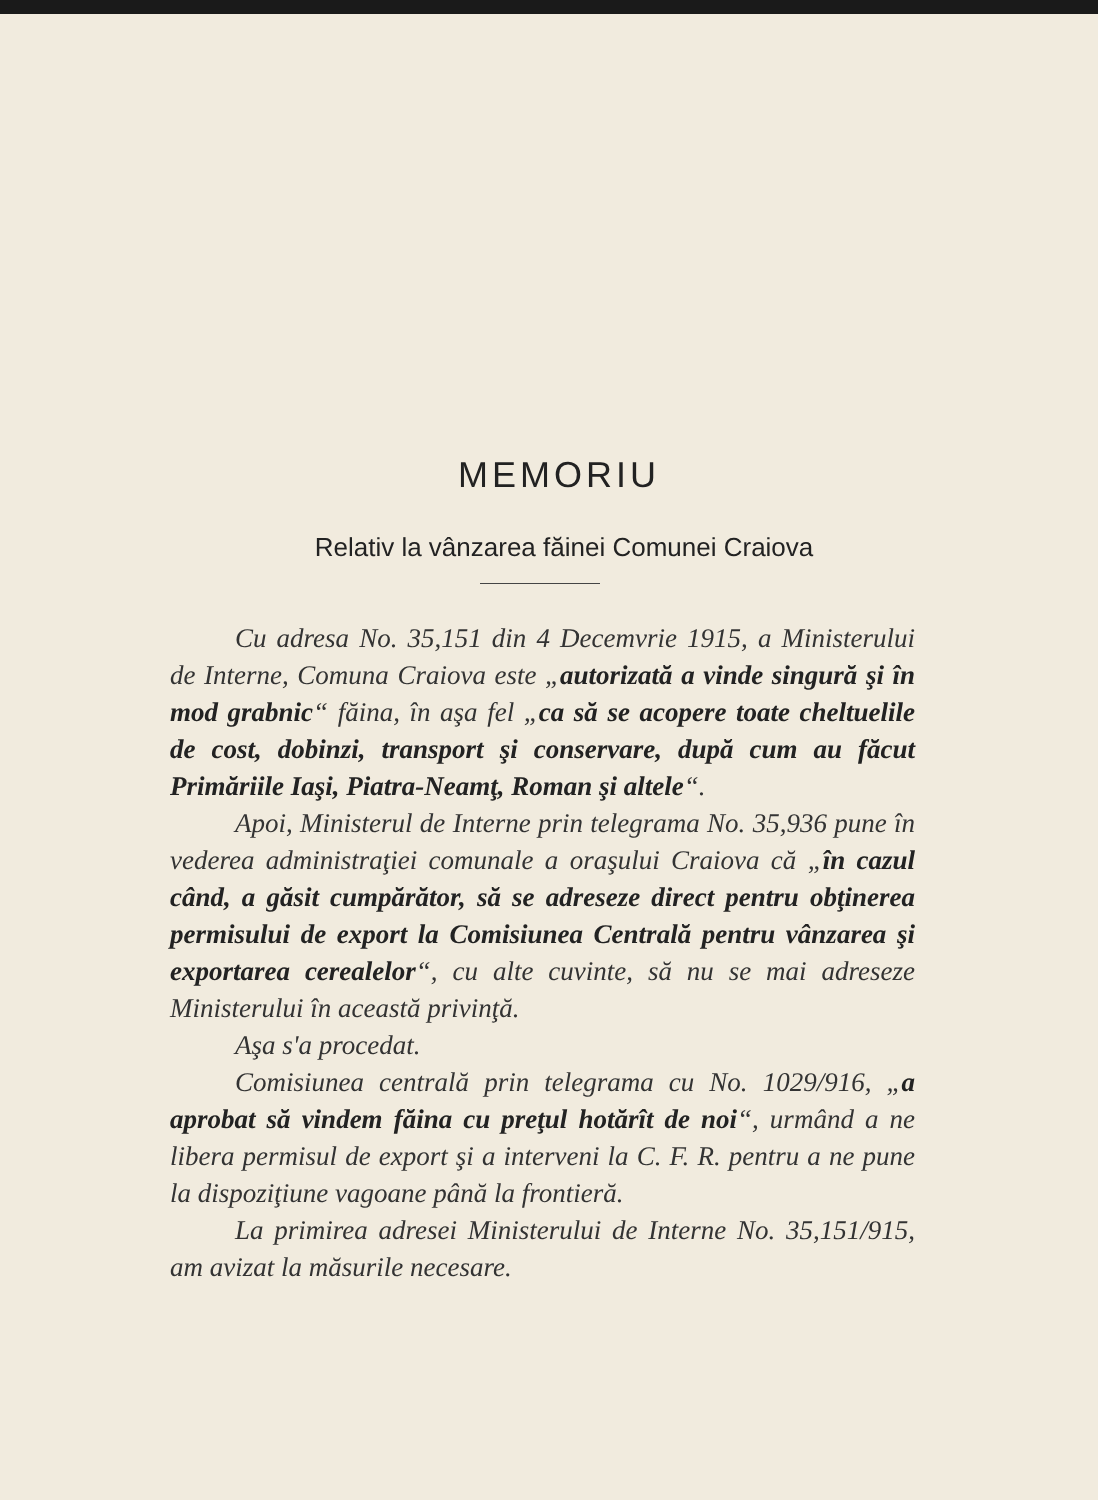MEMORIU
Relativ la vânzarea făinei Comunei Craiova
Cu adresa No. 35,151 din 4 Decemvrie 1915, a Ministerului de Interne, Comuna Craiova este „autorizată a vinde singură şi în mod grabnic“ făina, în aşa fel „ca să se acopere toate cheltuelile de cost, dobinzi, transport şi conservare, după cum au făcut Primăriile Iaşi, Piatra-Neamţ, Roman şi altele“.
Apoi, Ministerul de Interne prin telegrama No. 35,936 pune în vederea administraţiei comunale a oraşului Craiova că „în cazul când, a găsit cumpărător, să se adreseze direct pentru obţinerea permisului de export la Comisiunea Centrală pentru vânzarea şi exportarea cerealelor“, cu alte cuvinte, să nu se mai adreseze Ministerului în această privinţă.
Aşa s'a procedat.
Comisiunea centrală prin telegrama cu No. 1029/916, „a aprobat să vindem făina cu preţul hotărît de noi“, urmând a ne libera permisul de export şi a interveni la C. F. R. pentru a ne pune la dispoziţiune vagoane până la frontieră.
La primirea adresei Ministerului de Interne No. 35,151/915, am avizat la măsurile necesare.